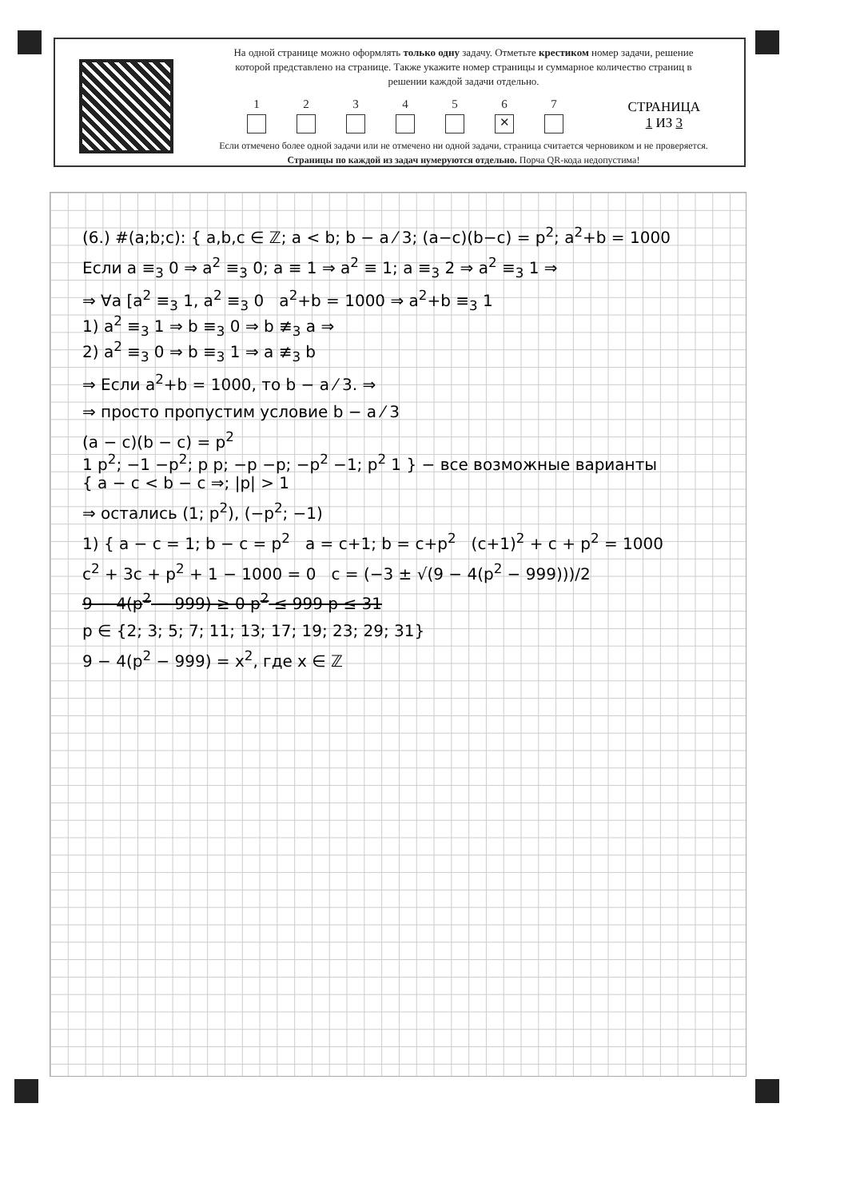На одной странице можно оформлять только одну задачу. Отметьте крестиком номер задачи, решение которой представлено на странице. Также укажите номер страницы и суммарное количество страниц в решении каждой задачи отдельно.
1 2 3 4 5 6
✕
7
Если отмечено более одной задачи или не отмечено ни одной задачи, страница считается черновиком и не проверяется. Страницы по каждой из задач нумеруются отдельно. Порча QR-кода недопустима!
СТРАНИЦА
1 ИЗ 3
(6.) #(a;b;c): { a,b,c ∈ ℤ; a < b; b − a ⁄ 3; (a−c)(b−c) = p<sup>2</sup>; a<sup>2</sup>+b = 1000
Если a ≡<sub>3</sub> 0 ⇒ a<sup>2</sup> ≡<sub>3</sub> 0; a ≡ 1 ⇒ a<sup>2</sup> ≡ 1; a ≡<sub>3</sub> 2 ⇒ a<sup>2</sup> ≡<sub>3</sub> 1 ⇒
⇒ ∀a [a<sup>2</sup> ≡<sub>3</sub> 1, a<sup>2</sup> ≡<sub>3</sub> 0 a<sup>2</sup>+b = 1000 ⇒ a<sup>2</sup>+b ≡<sub>3</sub> 1
1) a<sup>2</sup> ≡<sub>3</sub> 1 ⇒ b ≡<sub>3</sub> 0 ⇒ b ≢<sub>3</sub> a ⇒
2) a<sup>2</sup> ≡<sub>3</sub> 0 ⇒ b ≡<sub>3</sub> 1 ⇒ a ≢<sub>3</sub> b
⇒ Если a<sup>2</sup>+b = 1000, то b − a ⁄ 3. ⇒
⇒ просто пропустим условие b − a ⁄ 3
(a − c)(b − c) = p<sup>2</sup>
1 p<sup>2</sup>; −1 −p<sup>2</sup>; p p; −p −p; −p<sup>2</sup> −1; p<sup>2</sup> 1 } − все возможные варианты
{ a − c < b − c ⇒; |p| > 1
⇒ остались (1; p<sup>2</sup>), (−p<sup>2</sup>; −1)
1) { a − c = 1; b − c = p<sup>2</sup> a = c+1; b = c+p<sup>2</sup> (c+1)<sup>2</sup> + c + p<sup>2</sup> = 1000
c<sup>2</sup> + 3c + p<sup>2</sup> + 1 − 1000 = 0 c = (−3 ± √(9 − 4(p<sup>2</sup> − 999)))/2
9 − 4(p<sup>2</sup> − 999) ≥ 0 p<sup>2</sup> ≤ 999 p ≤ 31
p ∈ {2; 3; 5; 7; 11; 13; 17; 19; 23; 29; 31}
9 − 4(p<sup>2</sup> − 999) = x<sup>2</sup>, где x ∈ ℤ